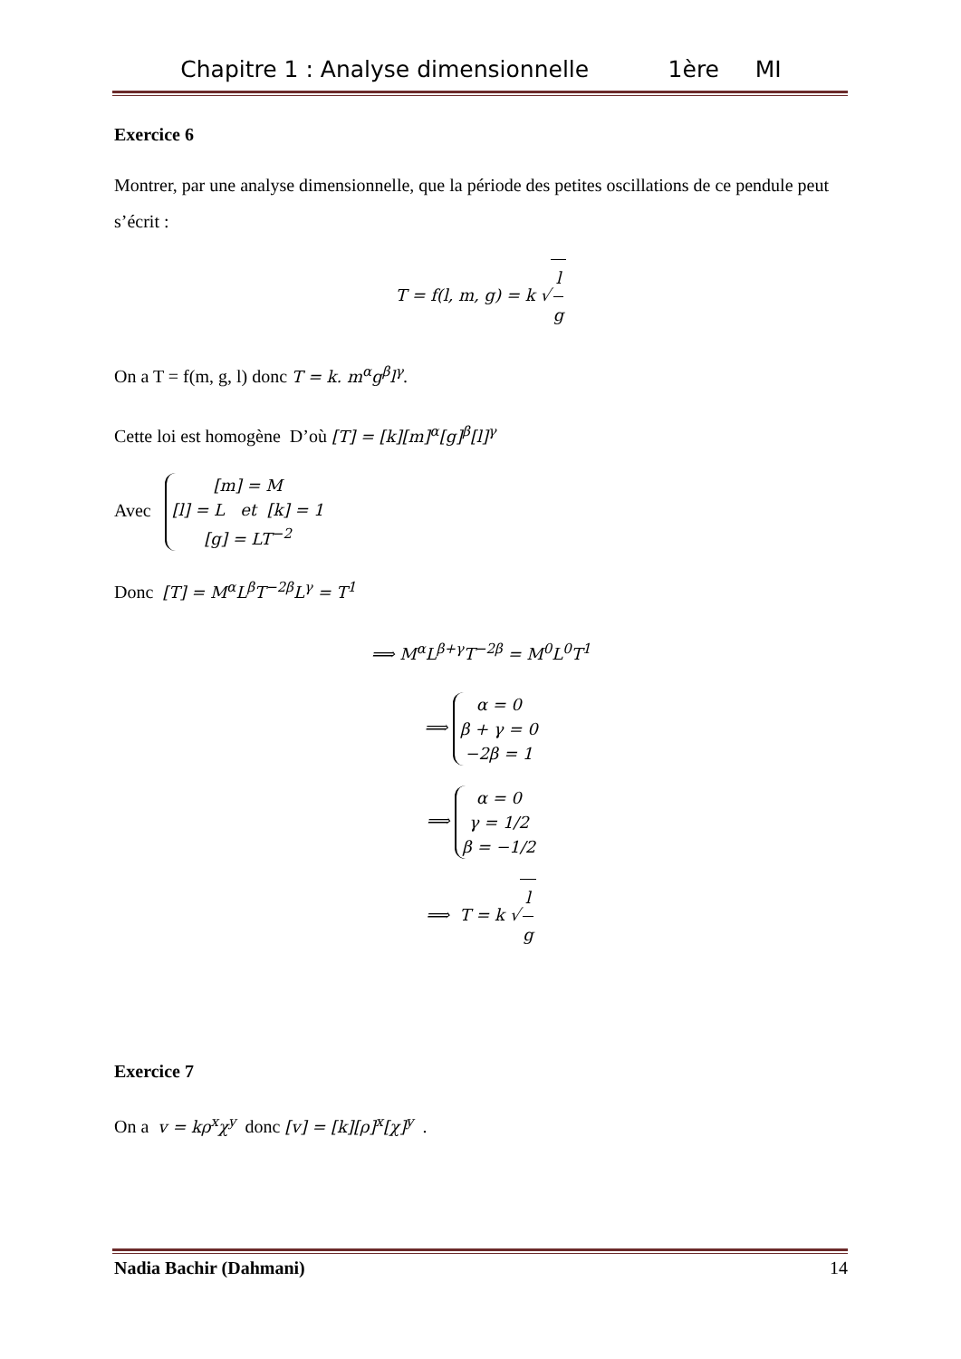Chapitre 1 : Analyse dimensionnelle 1ère MI
Exercice 6
Montrer, par une analyse dimensionnelle, que la période des petites oscillations de ce pendule peut s’écrit :
T = f(l, m, g) = k √ l g
On a T = f(m, g, l) donc T = k. m<sup>α</sup>g<sup>β</sup>l<sup>γ</sup>.
Cette loi est homogène D’où [T] = [k][m]<sup>α</sup>[g]<sup>β</sup>[l]<sup>γ</sup>
Avec [m] = M
[l] = L et [k] = 1
[g] = LT<sup>−2</sup>
Donc [T] = M<sup>α</sup>L<sup>β</sup>T<sup>−2β</sup>L<sup>γ</sup> = T<sup>1</sup>
⟹ M<sup>α</sup>L<sup>β+γ</sup>T<sup>−2β</sup> = M<sup>0</sup>L<sup>0</sup>T<sup>1</sup>
⟹ α = 0
β + γ = 0
−2β = 1
⟹ α = 0
γ = 1/2
β = −1/2
⟹ T = k √ l g
Exercice 7
On a v = kρ<sup>x</sup>χ<sup>y</sup> donc [v] = [k][ρ]<sup>x</sup>[χ]<sup>y</sup> .
Nadia Bachir (Dahmani) 14